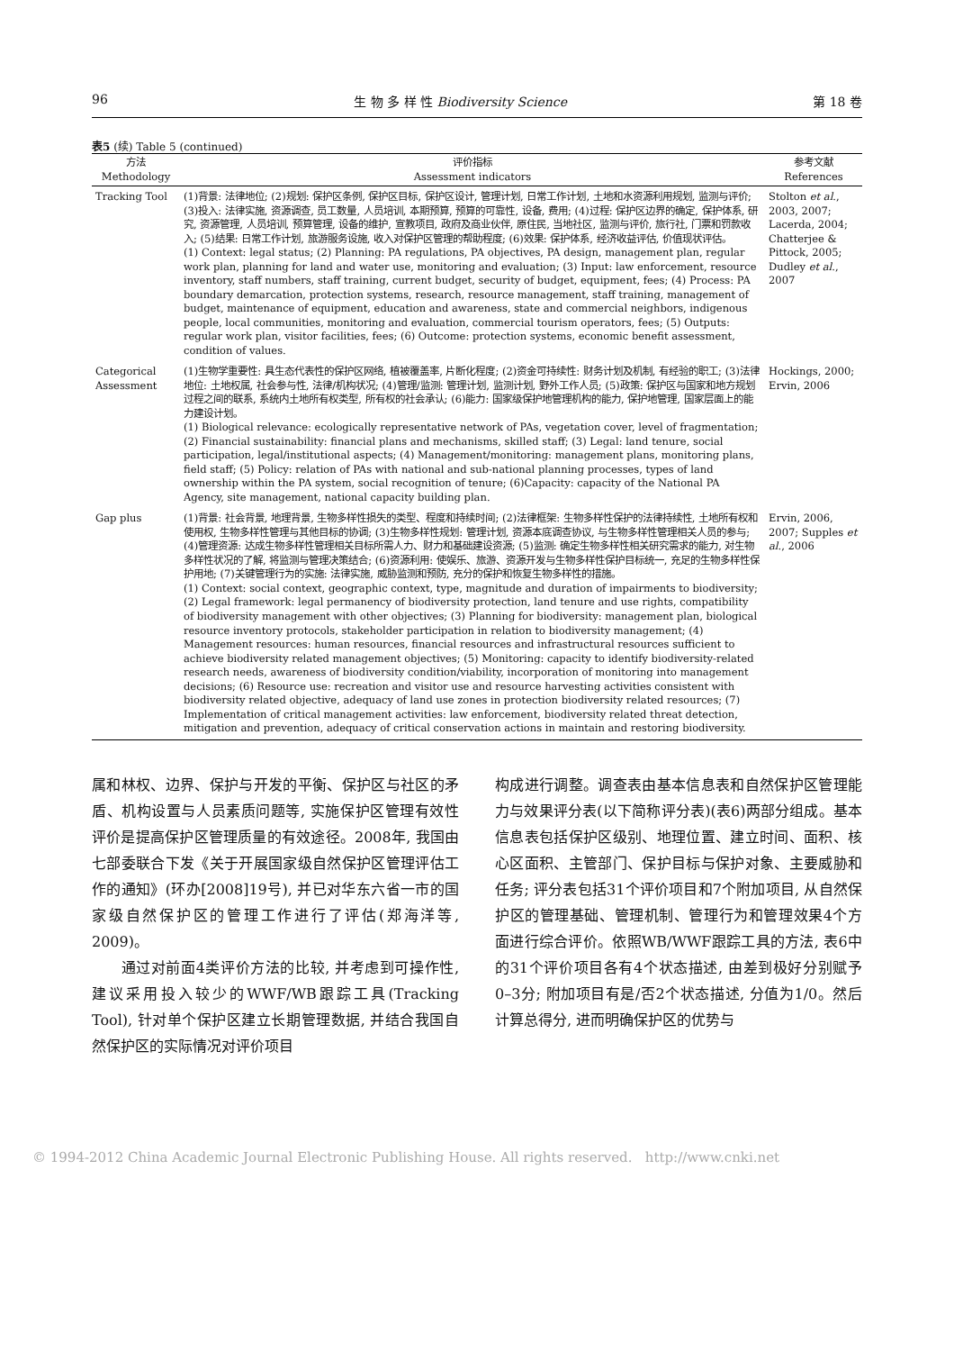96 生 物 多 样 性 Biodiversity Science 第 18 卷
表5 (续) Table 5 (continued)
| 方法 Methodology | 评价指标 Assessment indicators | 参考文献 References |
| --- | --- | --- |
| Tracking Tool | (1)背景: 法律地位; (2)规划: 保护区条例, 保护区目标, 保护区设计, 管理计划, 日常工作计划, 土地和水资源利用规划, 监测与评价; (3)投入: 法律实施, 资源调查, 员工数量, 人员培训, 本期预算, 预算的可靠性, 设备, 费用; (4)过程: 保护区边界的确定, 保护体系, 研究, 资源管理, 人员培训, 预算管理, 设备的维护, 宣教项目, 政府及商业伙伴, 原住民, 当地社区, 监测与评价, 旅行社, 门票和罚款收入; (5)结果: 日常工作计划, 旅游服务设施, 收入对保护区管理的帮助程度; (6)效果: 保护体系, 经济收益评估, 价值现状评估。 (1) Context: legal status; (2) Planning: PA regulations, PA objectives, PA design, management plan, regular work plan, planning for land and water use, monitoring and evaluation; (3) Input: law enforcement, resource inventory, staff numbers, staff training, current budget, security of budget, equipment, fees; (4) Process: PA boundary demarcation, protection systems, research, resource management, staff training, management of budget, maintenance of equipment, education and awareness, state and commercial neighbors, indigenous people, local communities, monitoring and evaluation, commercial tourism operators, fees; (5) Outputs: regular work plan, visitor facilities, fees; (6) Outcome: protection systems, economic benefit assessment, condition of values. | Stolton et al ., 2003, 2007; Lacerda, 2004; Chatterjee & Pittock, 2005; Dudley et al ., 2007 |
| Categorical Assessment | (1)生物学重要性: 具生态代表性的保护区网络, 植被覆盖率, 片断化程度; (2)资金可持续性: 财务计划及机制, 有经验的职工; (3)法律地位: 土地权属, 社会参与性, 法律/机构状况; (4)管理/监测: 管理计划, 监测计划, 野外工作人员; (5)政策: 保护区与国家和地方规划过程之间的联系, 系统内土地所有权类型, 所有权的社会承认; (6)能力: 国家级保护地管理机构的能力, 保护地管理, 国家层面上的能力建设计划。 (1) Biological relevance: ecologically representative network of PAs, vegetation cover, level of fragmentation; (2) Financial sustainability: financial plans and mechanisms, skilled staff; (3) Legal: land tenure, social participation, legal/institutional aspects; (4) Management/monitoring: management plans, monitoring plans, field staff; (5) Policy: relation of PAs with national and sub-national planning processes, types of land ownership within the PA system, social recognition of tenure; (6)Capacity: capacity of the National PA Agency, site management, national capacity building plan. | Hockings, 2000; Ervin, 2006 |
| Gap plus | (1)背景: 社会背景, 地理背景, 生物多样性损失的类型、程度和持续时间; (2)法律框架: 生物多样性保护的法律持续性, 土地所有权和使用权, 生物多样性管理与其他目标的协调; (3)生物多样性规划: 管理计划, 资源本底调查协议, 与生物多样性管理相关人员的参与; (4)管理资源: 达成生物多样性管理相关目标所需人力、财力和基础建设资源; (5)监测: 确定生物多样性相关研究需求的能力, 对生物多样性状况的了解, 将监测与管理决策结合; (6)资源利用: 使娱乐、旅游、资源开发与生物多样性保护目标统一, 充足的生物多样性保护用地; (7)关键管理行为的实施: 法律实施, 威胁监测和预防, 充分的保护和恢复生物多样性的措施。 (1) Context: social context, geographic context, type, magnitude and duration of impairments to biodiversity; (2) Legal framework: legal permanency of biodiversity protection, land tenure and use rights, compatibility of biodiversity management with other objectives; (3) Planning for biodiversity: management plan, biological resource inventory protocols, stakeholder participation in relation to biodiversity management; (4) Management resources: human resources, financial resources and infrastructural resources sufficient to achieve biodiversity related management objectives; (5) Monitoring: capacity to identify biodiversity-related research needs, awareness of biodiversity condition/viability, incorporation of monitoring into management decisions; (6) Resource use: recreation and visitor use and resource harvesting activities consistent with biodiversity related objective, adequacy of land use zones in protection biodiversity related resources; (7) Implementation of critical management activities: law enforcement, biodiversity related threat detection, mitigation and prevention, adequacy of critical conservation actions in maintain and restoring biodiversity. | Ervin, 2006, 2007; Supples et al ., 2006 |
属和林权、边界、保护与开发的平衡、保护区与社区的矛盾、机构设置与人员素质问题等, 实施保护区管理有效性评价是提高保护区管理质量的有效途径。2008年, 我国由七部委联合下发《关于开展国家级自然保护区管理评估工作的通知》(环办[2008]19号), 并已对华东六省一市的国家级自然保护区的管理工作进行了评估(郑海洋等, 2009)。
  通过对前面4类评价方法的比较, 并考虑到可操作性, 建议采用投入较少的WWF/WB跟踪工具(Tracking Tool), 针对单个保护区建立长期管理数据, 并结合我国自然保护区的实际情况对评价项目
构成进行调整。调查表由基本信息表和自然保护区管理能力与效果评分表(以下简称评分表)(表6)两部分组成。基本信息表包括保护区级别、地理位置、建立时间、面积、核心区面积、主管部门、保护目标与保护对象、主要威胁和任务; 评分表包括31个评价项目和7个附加项目, 从自然保护区的管理基础、管理机制、管理行为和管理效果4个方面进行综合评价。依照WB/WWF跟踪工具的方法, 表6中的31个评价项目各有4个状态描述, 由差到极好分别赋予0–3分; 附加项目有是/否2个状态描述, 分值为1/0。然后计算总得分, 进而明确保护区的优势与
© 1994-2012 China Academic Journal Electronic Publishing House. All rights reserved. http://www.cnki.net